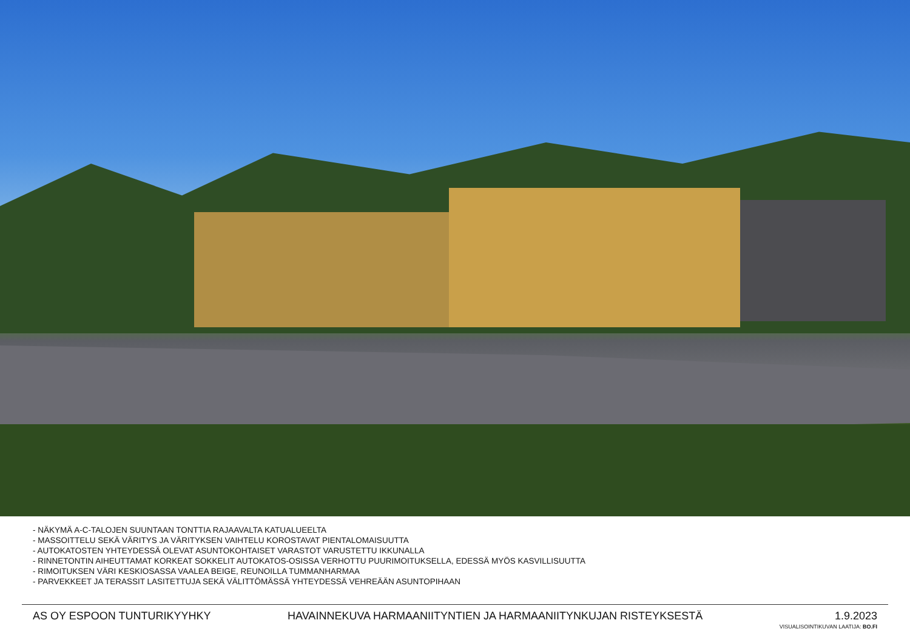- NÄKYMÄ A-C-TALOJEN SUUNTAAN TONTTIA RAJAAVALTA KATUALUEELTA
- MASSOITTELU SEKÄ VÄRITYS JA VÄRITYKSEN VAIHTELU KOROSTAVAT PIENTALOMAISUUTTA
- AUTOKATOSTEN YHTEYDESSÄ OLEVAT ASUNTOKOHTAISET VARASTOT VARUSTETTU IKKUNALLA
- RINNETONTIN AIHEUTTAMAT KORKEAT SOKKELIT AUTOKATOS-OSISSA VERHOTTU PUURIMOITUKSELLA, EDESSÄ MYÖS KASVILLISUUTTA
- RIMOITUKSEN VÄRI KESKIOSASSA VAALEA BEIGE, REUNOILLA TUMMANHARMAA
- PARVEKKEET JA TERASSIT LASITETTUJA SEKÄ VÄLITTÖMÄSSÄ YHTEYDESSÄ VEHREÄÄN ASUNTOPIHAAN
AS OY ESPOON TUNTURIKYYHKY HAVAINNEKUVA HARMAANIITYNTIEN JA HARMAANIITYNKUJAN RISTEYKSESTÄ
1.9.2023
VISUALISOINTIKUVAN LAATIJA: BO.FI